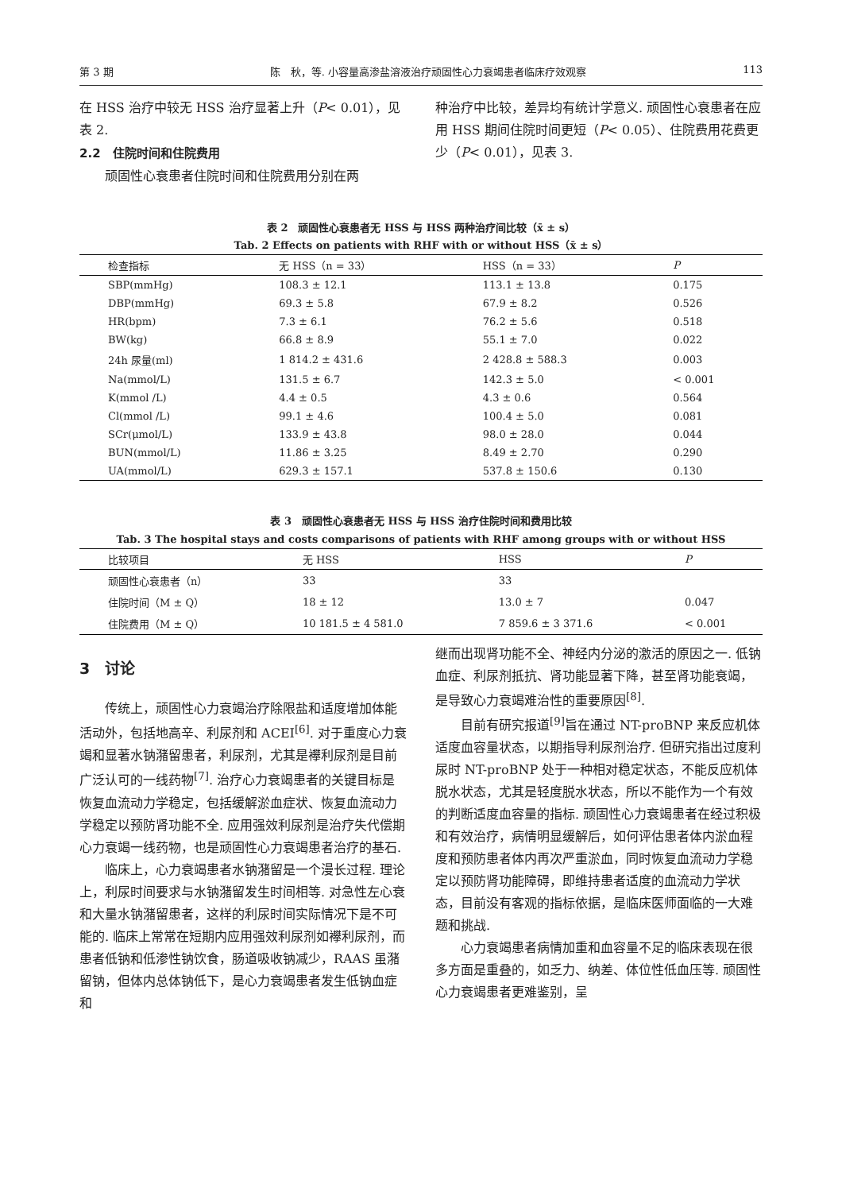第 3 期 陈　秋，等. 小容量高渗盐溶液治疗顽固性心力衰竭患者临床疗效观察 113
在 HSS 治疗中较无 HSS 治疗显著上升（P< 0.01），见表 2.
2.2　住院时间和住院费用
顽固性心衰患者住院时间和住院费用分别在两
种治疗中比较，差异均有统计学意义. 顽固性心衰患者在应用 HSS 期间住院时间更短（P< 0.05）、住院费用花费更少（P< 0.01），见表 3.
表 2　顽固性心衰患者无 HSS 与 HSS 两种治疗间比较（x̄ ± s）
Tab. 2 Effects on patients with RHF with or without HSS（x̄ ± s）
| 检查指标 | 无 HSS（n = 33） | HSS（n = 33） | P |
| --- | --- | --- | --- |
| SBP(mmHg) | 108.3 ± 12.1 | 113.1 ± 13.8 | 0.175 |
| DBP(mmHg) | 69.3 ± 5.8 | 67.9 ± 8.2 | 0.526 |
| HR(bpm) | 7.3 ± 6.1 | 76.2 ± 5.6 | 0.518 |
| BW(kg) | 66.8 ± 8.9 | 55.1 ± 7.0 | 0.022 |
| 24h 尿量(ml) | 1 814.2 ± 431.6 | 2 428.8 ± 588.3 | 0.003 |
| Na(mmol/L) | 131.5 ± 6.7 | 142.3 ± 5.0 | < 0.001 |
| K(mmol /L) | 4.4 ± 0.5 | 4.3 ± 0.6 | 0.564 |
| Cl(mmol /L) | 99.1 ± 4.6 | 100.4 ± 5.0 | 0.081 |
| SCr(μmol/L) | 133.9 ± 43.8 | 98.0 ± 28.0 | 0.044 |
| BUN(mmol/L) | 11.86 ± 3.25 | 8.49 ± 2.70 | 0.290 |
| UA(mmol/L) | 629.3 ± 157.1 | 537.8 ± 150.6 | 0.130 |
表 3　顽固性心衰患者无 HSS 与 HSS 治疗住院时间和费用比较
Tab. 3 The hospital stays and costs comparisons of patients with RHF among groups with or without HSS
| 比较项目 | 无 HSS | HSS | P |
| --- | --- | --- | --- |
| 顽固性心衰患者（n） | 33 | 33 | |
| 住院时间（M ± Q） | 18 ± 12 | 13.0 ± 7 | 0.047 |
| 住院费用（M ± Q） | 10 181.5 ± 4 581.0 | 7 859.6 ± 3 371.6 | < 0.001 |
3　讨论
传统上，顽固性心力衰竭治疗除限盐和适度增加体能活动外，包括地高辛、利尿剂和 ACEI<sup>[6]</sup>. 对于重度心力衰竭和显著水钠潴留患者，利尿剂，尤其是襻利尿剂是目前广泛认可的一线药物<sup>[7]</sup>. 治疗心力衰竭患者的关键目标是恢复血流动力学稳定，包括缓解淤血症状、恢复血流动力学稳定以预防肾功能不全. 应用强效利尿剂是治疗失代偿期心力衰竭一线药物，也是顽固性心力衰竭患者治疗的基石.
临床上，心力衰竭患者水钠潴留是一个漫长过程. 理论上，利尿时间要求与水钠潴留发生时间相等. 对急性左心衰和大量水钠潴留患者，这样的利尿时间实际情况下是不可能的. 临床上常常在短期内应用强效利尿剂如襻利尿剂，而患者低钠和低渗性钠饮食，肠道吸收钠减少，RAAS 虽潴留钠，但体内总体钠低下，是心力衰竭患者发生低钠血症和
继而出现肾功能不全、神经内分泌的激活的原因之一. 低钠血症、利尿剂抵抗、肾功能显著下降，甚至肾功能衰竭，是导致心力衰竭难治性的重要原因<sup>[8]</sup>.
目前有研究报道<sup>[9]</sup>旨在通过 NT-proBNP 来反应机体适度血容量状态，以期指导利尿剂治疗. 但研究指出过度利尿时 NT-proBNP 处于一种相对稳定状态，不能反应机体脱水状态，尤其是轻度脱水状态，所以不能作为一个有效的判断适度血容量的指标. 顽固性心力衰竭患者在经过积极和有效治疗，病情明显缓解后，如何评估患者体内淤血程度和预防患者体内再次严重淤血，同时恢复血流动力学稳定以预防肾功能障碍，即维持患者适度的血流动力学状态，目前没有客观的指标依据，是临床医师面临的一大难题和挑战.
心力衰竭患者病情加重和血容量不足的临床表现在很多方面是重叠的，如乏力、纳差、体位性低血压等. 顽固性心力衰竭患者更难鉴别，呈